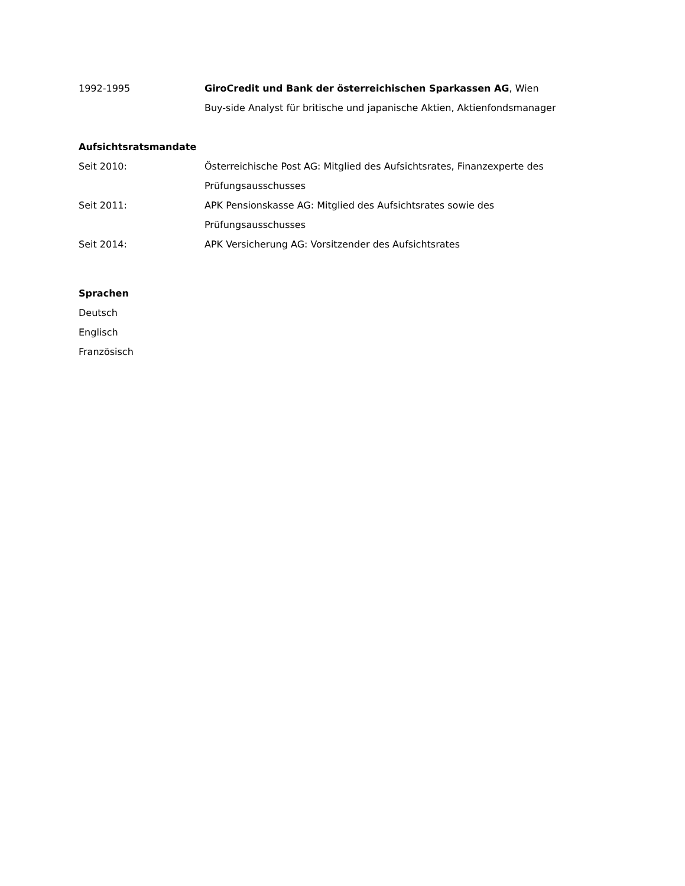1992-1995 GiroCredit und Bank der österreichischen Sparkassen AG, Wien
Buy-side Analyst für britische und japanische Aktien, Aktienfondsmanager
Aufsichtsratsmandate
Seit 2010: Österreichische Post AG: Mitglied des Aufsichtsrates, Finanzexperte des Prüfungsausschusses
Seit 2011: APK Pensionskasse AG: Mitglied des Aufsichtsrates sowie des Prüfungsausschusses
Seit 2014: APK Versicherung AG: Vorsitzender des Aufsichtsrates
Sprachen
Deutsch
Englisch
Französisch